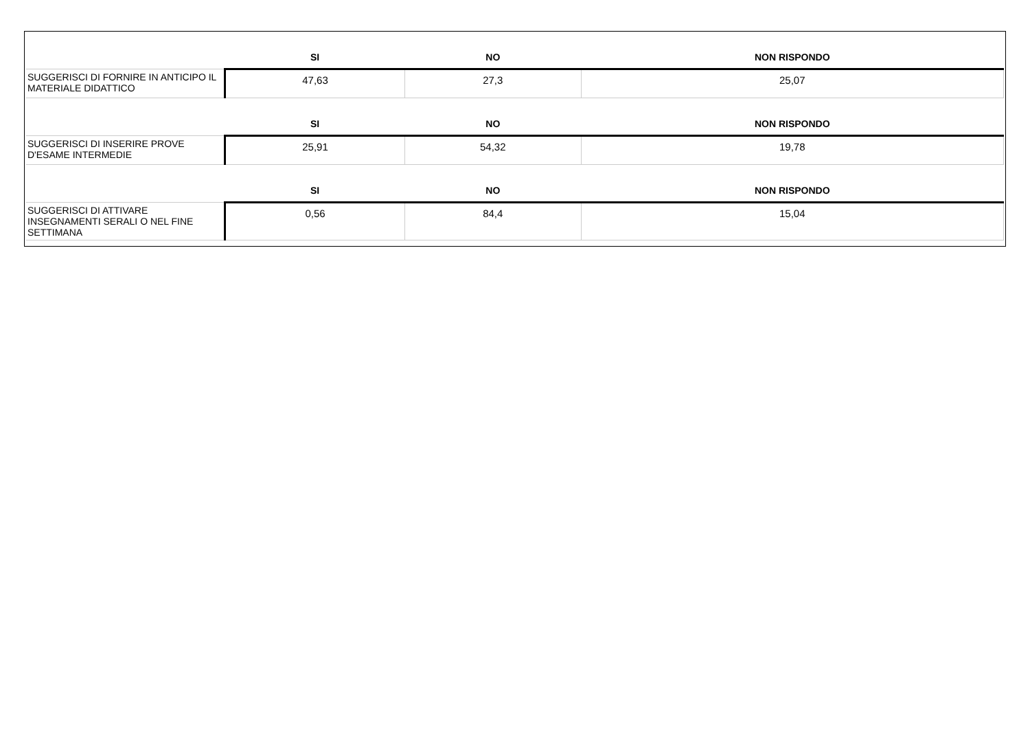| | SI | NO | NON RISPONDO |
| --- | --- | --- | --- |
| SUGGERISCI DI FORNIRE IN ANTICIPO IL MATERIALE DIDATTICO | 47,63 | 27,3 | 25,07 |
| | SI | NO | NON RISPONDO |
| SUGGERISCI DI INSERIRE PROVE D'ESAME INTERMEDIE | 25,91 | 54,32 | 19,78 |
| | SI | NO | NON RISPONDO |
| SUGGERISCI DI ATTIVARE INSEGNAMENTI SERALI O NEL FINE SETTIMANA | 0,56 | 84,4 | 15,04 |